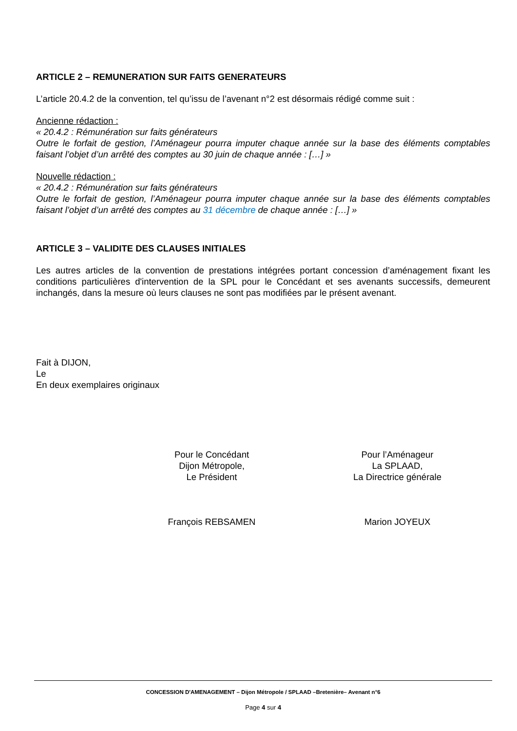ARTICLE 2 – REMUNERATION SUR FAITS GENERATEURS
L’article 20.4.2 de la convention, tel qu’issu de l’avenant n°2 est désormais rédigé comme suit :
Ancienne rédaction :
« 20.4.2 : Rémunération sur faits générateurs
Outre le forfait de gestion, l’Aménageur pourra imputer chaque année sur la base des éléments comptables faisant l’objet d’un arrêté des comptes au 30 juin de chaque année : […] »
Nouvelle rédaction :
« 20.4.2 : Rémunération sur faits générateurs
Outre le forfait de gestion, l’Aménageur pourra imputer chaque année sur la base des éléments comptables faisant l’objet d’un arrêté des comptes au 31 décembre de chaque année : […] »
ARTICLE 3 – VALIDITE DES CLAUSES INITIALES
Les autres articles de la convention de prestations intégrées portant concession d’aménagement fixant les conditions particulières d'intervention de la SPL pour le Concédant et ses avenants successifs, demeurent inchangés, dans la mesure où leurs clauses ne sont pas modifiées par le présent avenant.
Fait à DIJON,
Le
En deux exemplaires originaux
Pour le Concédant
Dijon Métropole,
Le Président
François REBSAMEN
Pour l’Aménageur
La SPLAAD,
La Directrice générale
Marion JOYEUX
CONCESSION D'AMENAGEMENT – Dijon Métropole / SPLAAD –Bretenière– Avenant n°6
Page 4 sur 4